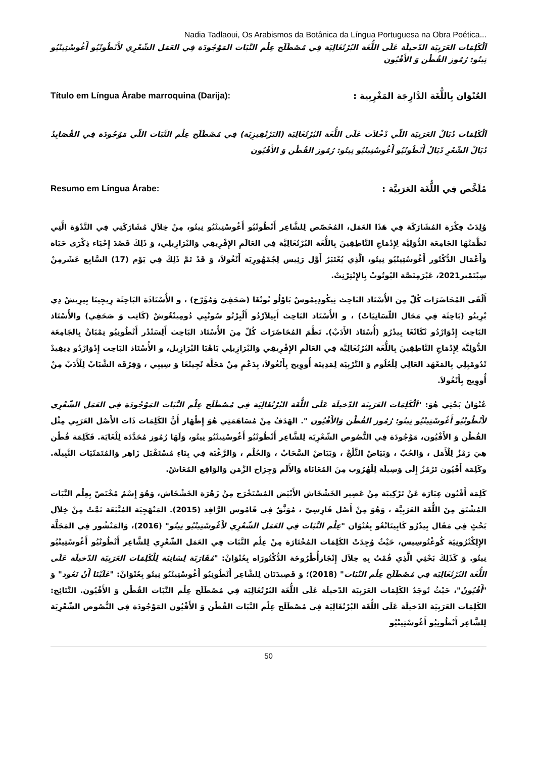Nadia Tadlaoui, Os Arabismos da Botânica da Língua Portuguesa na Obra Poética...
اَلْكَلِمَات العَرَبِيَة الدّخيلَة عَلَى اللُّغَة البُرْتُغَالِيَة فِي مُصْطَلَح عِلْم النَّبَات المَوْجُودَة فِي العَمَل الشّعْرِي لأَنْطُونْيُو أَغُوسْتِينْيُو نِيتُو: رُمُوز القُطْن وَ الأَفْيُون
Título em Língua Árabe marroquina (Darija): العُنْوَان بِاللُّغَة الدَّارِجَة المَغْرِبِية :
اَلْكَلِمَات دْيَالْ العَرَبِيَة اللّي دْخْلاَت عَلَى اللُّغَة البُرْتُغَالِيَة (البَرْتْقِيزِيَة) فِي مُصْطَلَح عِلْم النَّبَات اللّي مَوْجُودَة فِي القْصَايِدْ دْيَالْ الشّعْرِ دْيَالْ أَنْطُونْيُو أَغُوسْتِينْيُو نِيتُو: رُمُوز القُطْن وَ الأَفْيُون
Resumo em Língua Árabe: مُلَخَّص فِي اللُّغَة العَرَبِيَّة :
وُلِدَتْ فِكْرَة المُشَارَكَة فِي هَذَا العَمَل، المُخَصّص لِلشَّاعِر أَنْطُونْيُو أَغُوسْتِينْيُو نِيتُو، مِنْ خِلاَلِ مُشَارَكَتِي فِي النَّدْوَة الَّتِي نَظَّمَتْهَا الجَامِعَة الدُّوَلِيَّة لِإِدْمَاجِ النَّاطِقِينَ بِاللُّغَة البُرْتُغَالِيَّة فِي العَالَمِ الإِفْرِيقِي وَالبْرَازِيلِي، وَ ذَلِكَ قَصْدَ إِحْيَاء ذِكْرَى حَيَاة وَأَعْمَال الدُّكْتُور أَغُوسْتِينْيُو نِيتُو، الَّذِي يُعْتَبَرُ أَوَّل رَئِيس لِجُمْهُورِيَة أَنْغُولاَ، وَ قَدْ تَمَّ ذَلِكَ فِي يَوْم (17) السَّابِع عَشَرمِنْ سِبْتَمْبر2021، عَبْرَمِنَصَّة اليُوتُوبْ بِالإِنْتِرْنِتْ.
أَلْقَى المُحَاضَرَات كُلّ مِن الأُسْتَاذ البَاحِث نِيكُودِيمُوسْ بَاوْلُو بُونْغَا (صَحَفِيّ وَمُؤَرّخ) ، و الأُسْتَاذَة البَاحِثَة رِيجِينَا بِيرِيشْ دِي بْرِيتُو (بَاحِثَة فِي مَجَال اللّسَانِيَاتْ) ، و الأُسْتَاذ البَاحِث أَبِيلاَرْدُو أَلْبِرْتُو سُونْيِي دُومِينْغُوشْ (كَاتِب وَ صَحَفِي) والأُسْتَاذ البَاحِث إِدْوَارْدُو نْكَانْغَا بِيدْرُو (أُسْتَاذ الأَدَبْ). نَظَّمَ المُحَاضَرَات كُلّ مِنَ الأُسْتَاذ البَاحِث أَلِسَنْدْر أَنْطُونِيُو تِمْبَانْ بِالجَامِعَة الدُّوَلِيَّة لِإِدْمَاجِ النَّاطِقِينَ بِاللُّغَة البُرْتُغَالِيَّة فِي العَالَمِ الإِفْرِيقِي وَالبْرَازِيلِي بَاهْيَا البْرَازِيل، و الأُسْتَاذ البَاحِث إِدْوَارْدُو دِيفِيدْ نْدُومْبِلِي بِالمَعْهَد العَالِي لِلْعُلُوم وَ التَّرْبِيَة لِمَدِينَة أُووِيج بِأَنْغُولاَ، بِدَعْمٍ مِنْ مَجَلَّة نْجِينْغَا وَ سِيبِي ، وَفِرْقَة الشَّبَابْ لِلْأَدَبْ مِنْ أُووِيج بِأَنْغُولاَ.
عُنْوَانُ بَحْثِي هُوَ: "اَلْكَلِمَات العَرَبِيَة الدّخيلَة عَلَى اللُّغَة البُرْتُغَالِيَة فِي مُصْطَلَح عِلْم النَّبَات المَوْجُودَة فِي العَمَل الشّعْرِي لأَنْطُونْيُو أَغُوسْتِينْيُو نِيتُو: رُمُوز القُطْن وَالأَفْيُون ". الهَدَفُ مِنْ مُسَاهَمَتِي هُوَ إِظْهَار أَنَّ الكَلِمَات ذَات الأَصْل العَرَبِي مِثْل القُطْن وَ الأَفْيُون، مَوْجُودَة فِي النُّصُوص الشّعْرِيَة لِلشَّاعِر أَنْطُونْيُو أَغُوسْتِينْيُو نِيتُو، وَلَهَا رُمُوز مُحَدَّدَة لِلْغَايَة. فَكَلِمَة قُطْن هِيَ رَمْزٌ لِلْأَمَل ، وَالحُبّ ، وَبَيَاضْ الثَّلْجْ ، وَبَيَاضْ السَّحَابْ ، وَالحُلْم ، وَالرَّغْبَة فِي بِنَاءِ مُسْتَقْبَل زَاهِر وَالمُتَمَنّيَات النَّبِيلَة. وكَلِمَة أَفْيُون تَرْمُزُ إِلَى وَسِيلَة لِلْهُرُوب مِنَ المُعَانَاة وَالأَلَم وَجِرَاح الزَّمَن وَالوَاقِع المُعَاشْ.
كَلِمَة أَفْيُون عِبَارَة عَنْ تَرْكِيبَة مِنْ عَصِير الخَشْخَاش الأَبْيَض المُسْتَخْرَج مِنْ زَهْرَة الخَشْخَاش، وَهُوَ إِسْمُ مُخْتَصّ بِعِلْم النَّبَات المُشْتَق مِنَ اللُّغَة العَرَبِيَّة ، وَهُوَ مِنْ أَصْل فَارِسِيّ ، مُوَثَّقٌ فِي قَامُوس الرَّافِد (2015). المَنْهَجِيَة المُتَّبَعَة تَمَّتْ مِنْ خِلاَل بَحْثٍ فِي مَقَال بِيدْرُو كَابِيتَانْغُو بِعُنْوَان "عِلْم النَّبَات فِي العَمَل الشّعْرِي لأَغُوسْتِينْيُو نِيتُو" (2016)، وَالمَنْشُور فِي المَجَلَّة الإِلِكْتْرُونِيَة كُوغْنُوسِيس، حَيْثُ وُجِدَتْ الكَلِمَات المُخْتَارَة مِنْ عِلْم النَّبَات فِي العَمَل الشّعْرِي لِلشَّاعِر أَنْطُونْيُو أَغُوسْتِينْيُو نِيتُو. وَ كَذَلِكَ بَحْثِي الَّذِي قُمْتُ بِهِ خِلاَل إِنْجَازأُطْرُوحَة الدُّكْتُورَاه بِعُنْوَانْ: "مُقَارَبَة لِسَانِيَة لِلْكَلِمَات العَرَبِيَة الدّخيلَة عَلَى اللُّغَة البُرْتُغَالِيَة فِي مُصْطَلَح عِلْم النَّبَات" (2018)؛ وَ قَصِيدَتَان لِلشَّاعِر أَنْطُونِيُو أَغُوسْتِينْيُو نِيتُو بِعُنْوَانْ: "عَلَيْنَا أَنْ نَعُود" وَ "أَفْيُونْ"، حَيْثُ تُوجَدُ الكَلِمَات العَرَبِيَة الدّخيلَة عَلَى اللُّغَة البُرْتُغَالِيَة فِي مُصْطَلَح عِلْم النَّبَات القُطْن وَ الأَفْيُون. النَّتَائِج: الكَلِمَات العَرَبِيَة الدّخيلَة عَلَى اللُّغَة البُرْتُغَالِيَة فِي مُصْطَلَح عِلْم النَّبَات القُطْن وَ الأَفْيُون المَوْجُودَة فِي النُّصُوص الشّعْرِيَة لِلشَّاعِر أَنْطُونِيُو أَغُوسْتِينْيُو
50